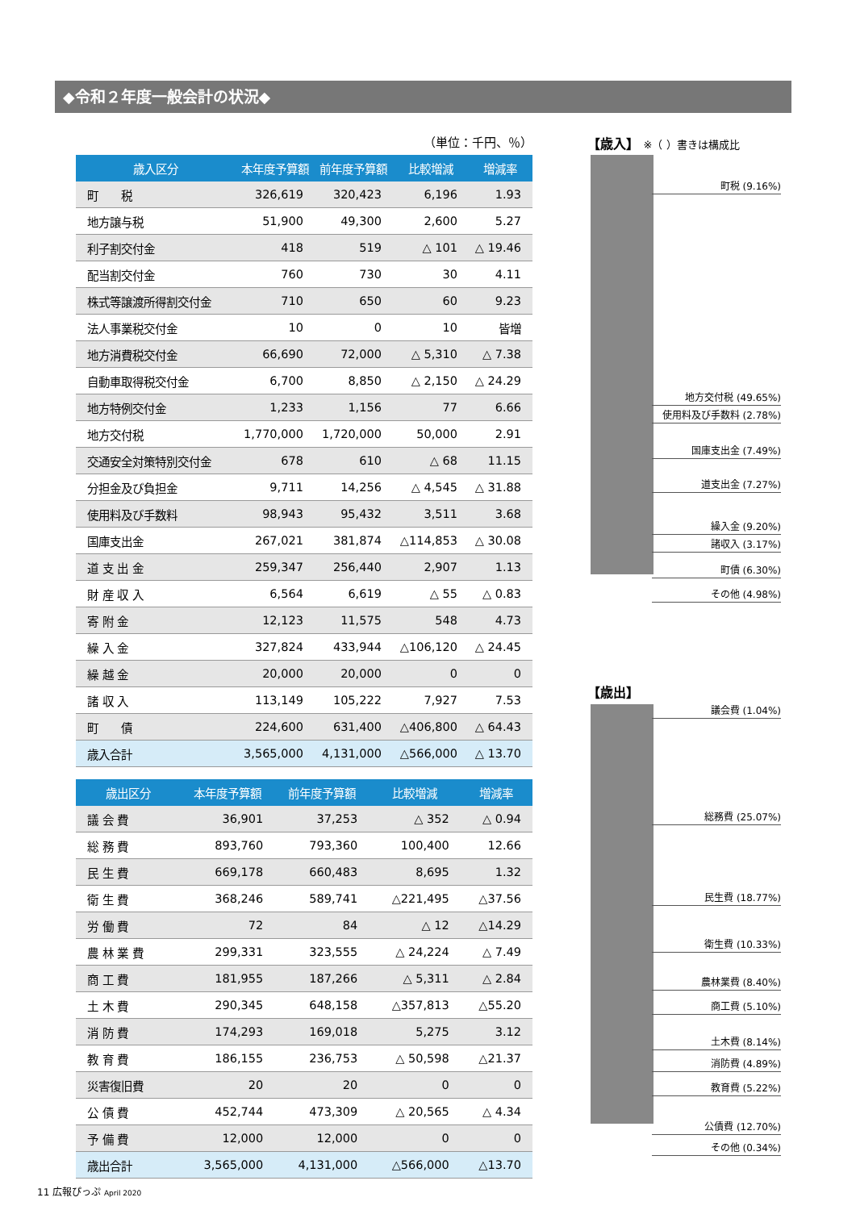◆令和２年度一般会計の状況◆
（単位：千円、％）
| 歳入区分 | 本年度予算額 | 前年度予算額 | 比較増減 | 増減率 |
| --- | --- | --- | --- | --- |
| 町 税 | 326,619 | 320,423 | 6,196 | 1.93 |
| 地方譲与税 | 51,900 | 49,300 | 2,600 | 5.27 |
| 利子割交付金 | 418 | 519 | △ 101 | △ 19.46 |
| 配当割交付金 | 760 | 730 | 30 | 4.11 |
| 株式等譲渡所得割交付金 | 710 | 650 | 60 | 9.23 |
| 法人事業税交付金 | 10 | 0 | 10 | 皆増 |
| 地方消費税交付金 | 66,690 | 72,000 | △ 5,310 | △ 7.38 |
| 自動車取得税交付金 | 6,700 | 8,850 | △ 2,150 | △ 24.29 |
| 地方特例交付金 | 1,233 | 1,156 | 77 | 6.66 |
| 地方交付税 | 1,770,000 | 1,720,000 | 50,000 | 2.91 |
| 交通安全対策特別交付金 | 678 | 610 | △ 68 | 11.15 |
| 分担金及び負担金 | 9,711 | 14,256 | △ 4,545 | △ 31.88 |
| 使用料及び手数料 | 98,943 | 95,432 | 3,511 | 3.68 |
| 国庫支出金 | 267,021 | 381,874 | △114,853 | △ 30.08 |
| 道 支 出 金 | 259,347 | 256,440 | 2,907 | 1.13 |
| 財 産 収 入 | 6,564 | 6,619 | △ 55 | △ 0.83 |
| 寄 附 金 | 12,123 | 11,575 | 548 | 4.73 |
| 繰 入 金 | 327,824 | 433,944 | △106,120 | △ 24.45 |
| 繰 越 金 | 20,000 | 20,000 | 0 | 0 |
| 諸 収 入 | 113,149 | 105,222 | 7,927 | 7.53 |
| 町 債 | 224,600 | 631,400 | △406,800 | △ 64.43 |
| 歳入合計 | 3,565,000 | 4,131,000 | △566,000 | △ 13.70 |
| 歳出区分 | 本年度予算額 | 前年度予算額 | 比較増減 | 増減率 |
| --- | --- | --- | --- | --- |
| 議 会 費 | 36,901 | 37,253 | △ 352 | △ 0.94 |
| 総 務 費 | 893,760 | 793,360 | 100,400 | 12.66 |
| 民 生 費 | 669,178 | 660,483 | 8,695 | 1.32 |
| 衛 生 費 | 368,246 | 589,741 | △221,495 | △37.56 |
| 労 働 費 | 72 | 84 | △ 12 | △14.29 |
| 農 林 業 費 | 299,331 | 323,555 | △ 24,224 | △ 7.49 |
| 商 工 費 | 181,955 | 187,266 | △ 5,311 | △ 2.84 |
| 土 木 費 | 290,345 | 648,158 | △357,813 | △55.20 |
| 消 防 費 | 174,293 | 169,018 | 5,275 | 3.12 |
| 教 育 費 | 186,155 | 236,753 | △ 50,598 | △21.37 |
| 災害復旧費 | 20 | 20 | 0 | 0 |
| 公 債 費 | 452,744 | 473,309 | △ 20,565 | △ 4.34 |
| 予 備 費 | 12,000 | 12,000 | 0 | 0 |
| 歳出合計 | 3,565,000 | 4,131,000 | △566,000 | △13.70 |
【歳入】 ※（ ）書きは構成比
町税 (9.16%)
地方交付税 (49.65%)
使用料及び手数料 (2.78%)
国庫支出金 (7.49%)
道支出金 (7.27%)
繰入金 (9.20%)
諸収入 (3.17%)
町債 (6.30%)
その他 (4.98%)
【歳出】
議会費 (1.04%)
総務費 (25.07%)
民生費 (18.77%)
衛生費 (10.33%)
農林業費 (8.40%)
商工費 (5.10%)
土木費 (8.14%)
消防費 (4.89%)
教育費 (5.22%)
公債費 (12.70%)
その他 (0.34%)
11 広報ぴっぷ April 2020